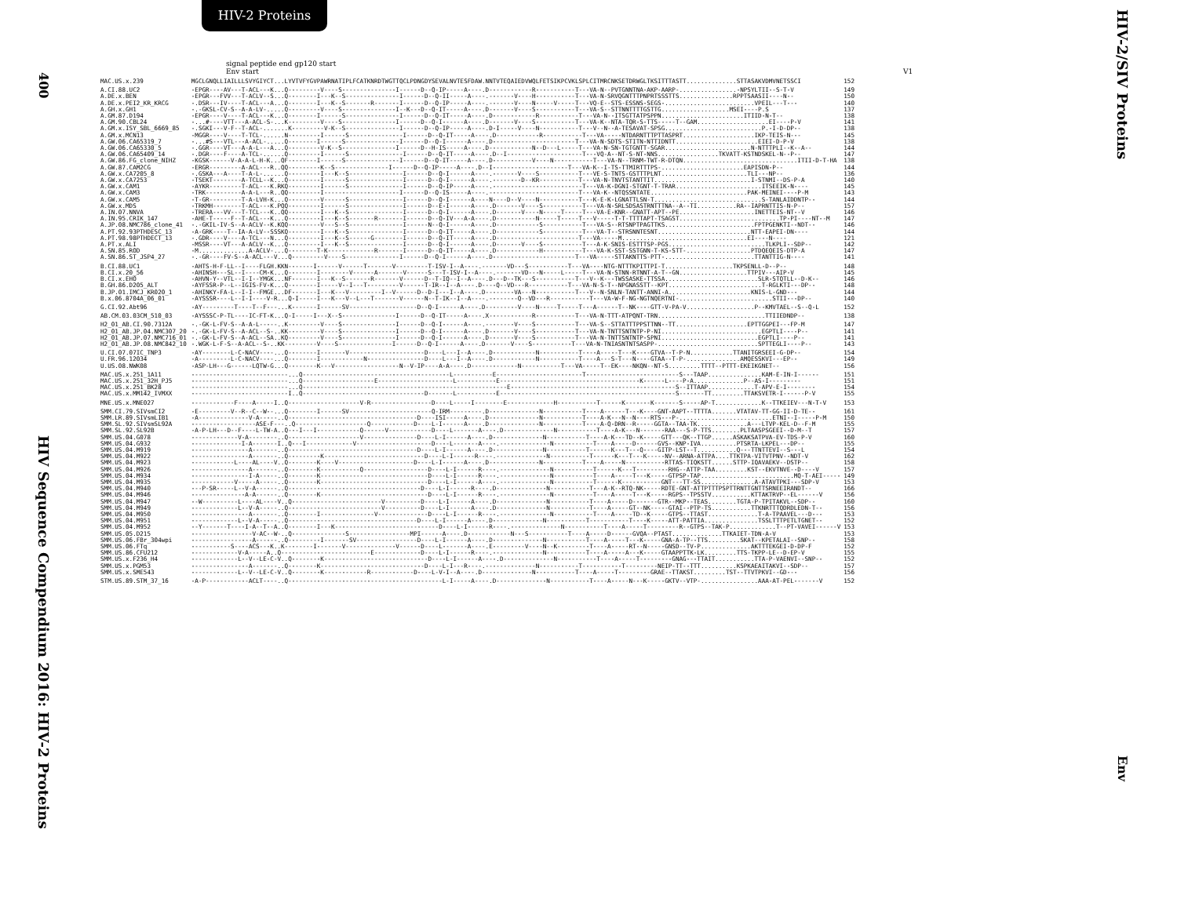400
HIV Sequence Compendium 2016: HIV-2 Proteins
HIV-2 Proteins
signal peptide end gp120 start
Env start V1
| MAC.US.x.239 | MGCLGNQLLIAILLLSVYGIYCT...LYVTVFYGVPAWRNATIPLFCATKNRDTWGTTQCLPDNGDYSEVALNVTESFDAW.NNTVTEQAIEDVWQLFETSIKPCVKLSPLCITMRCNKSETDRWGLTKSITTTASTT..............STTASAKVDMVNETSSCI | 152 |
| A.CI.88.UC2 | -EPGR----AV---T-ACL---K...Q---------V----S---------------I------D--Q-IP-----A----.D------------R-----------T---VA-N--PVTGNNTNA-AKP-AARP-................-NPSYLTII--S-T-V | 149 |
| A.DE.x.BEN | -EPGR---FVV---T-ACLV--S...Q--------I---K--S---------------I------D--Q-II-----A----.-------V----H-----------T---VA-N-SRVQGNTTTPNPRTSSSTTS...............RPPTSAASII----N-- | 150 |
| A.DE.x.PEI2_KR_KRCG | -.DSR---IV----T-ACL---A...Q--------I---K--S-------R-------I------D--Q-IP-----A----.-------V----N-----V-----T---VQ-E--STS-ESSNS-SEGS-.........................VPEIL---T--- | 140 |
| A.GH.x.GH1 | -.-GKSL-CV-S--A-A-LV-.....Q---------V----S---------------I--K---D--Q-IT-----A----.D-------V----S-----------T---VA-S--STTNNTTTTGSTTG...................MSEI----P.S | 137 |
| A.GM.87.D194 | -EPGR----V----T-ACL---K...Q--------I------S---------------I------D--Q-IT-----A----.D------------R-----------T---VA-N--ITSGTTATPSPPN.......................ITIID-N-T-- | 138 |
| A.GM.90.CBL24 | -...#----VTT---A-ACL-S-...K---------V----S---------------I------D--Q-I------A----.D-------V----S-----------T---VA-K--NTA-TQR-S-TTS-----T--GAM....................EI----P-V | 141 |
| A.GM.x.ISY_SBL_6669_85 | -.SGKI---V-F--T-ACL-.......K---------V-K--S---------------I------D--Q-IP-----A----.D-I-----V----N-----------T---V--N--A-TESAVAT-SPSG...........................P.-I-D-DP-- | 138 |
| A.GM.x.MCN13 | -MGGR----V----T-TCL-......N---------I------S---------------I------D--Q-IT-----A----.D------------R-----------T---VA-----NTDARNTTTPTTASPRT....................IKP-TEIS-N--- | 145 |
| A.GW.06.CA65319_7 | -...#S---VTL---A-ACL-.....Q--------I------S---------------I------D--Q-I------A----.D-----------------------T---VA-N-SDTS-STITN-NTTIDNTT.......................EIEI-D-P-V | 138 |
| A.GW.06.CA65330_5 | -.GGR----VT---A-A-L---A...Q---------V-K--S---------------I------D--H-IS-----A----.D------------N--D---L-----T---VA-N-SN-TGTGNTT-SGAR........................N-NTTTPLI--K--A-- | 144 |
| A.GW.06.CA65409_14 | -.DGR----F----A-TCL-......Q---------I------S---------------I------D--Q-IT-----A----.D--I---------------------T---VQ-A--NT-S-NT-NNS.................TKVATT-KSTNDSKEL-N--P-- | 147 |
| A.GW.86.FG_clone_NIHZ | -KGSK------V-A-A-L-H-K...QF--------I------S---------------I------D--Q-IT-----A----.D-----------V----N-----------T---VA-N--TRNM-TWT-R-DTQN................................ITII-D-T-HA | 138 |
| A.GW.87.CAM2CG | -ERGR---------A-ACL---R..QQ---------K--S---------------I------D--Q-IP-----A----.D--I---------------------T---VA-K--I-TS-TTMIRTTTPS-.......................EAPISDN-P-- | 144 |
| A.GW.x.CA7205_8 | -.GSKA---A----T-A-L-......Q---------I---K--S---------------I------D--Q-I------A----.-------V----S-----------T---VE-S-TNTS-GSTTTPLNT........................TLI---NP-- | 136 |
| A.GW.x.CA7253 | -TSEKT--------A-TCLL--K...Q---------I------S---------------I------D--Q-I------A----.--------D--KR-----------T---VA-N-TNVTSTANTTIT...........................I-STNMI--DS-P-A | 140 |
| A.GW.x.CAM1 | -AYKR---------T-ACL---K.RKQ---------I------S---------------I------D--Q-IP-----A----.-------------------------T---VA-K-DGNI-STGNT-T-TRAR........................ITSEEIK-N---- | 145 |
| A.GW.x.CAM3 | -TRK----------A-A-L---R..QQ---------I---------------------I------D--Q-IS-----A----.-------------------------T---VA-K--NTQSSNTATE...........................PAK-MEINEI----P-M | 143 |
| A.GW.x.CAM5 | -T-GR---------T-A-LVH-K...Q---------V------S---------------I------D--Q-I------A----N----D--V----N-----------T---K-E-K-LGNATTLSN-T..............................S-TANLAIDDNTP-- | 144 |
| A.GW.x.MDS | -TRKMH--------T-ACL---K.PQQ---------I------S---------------I------D--E-I------A----.D-------V----S-----------T---VA-N-SRLSDSASTRNTTTNA--A--TI...........RA--IAPRNTTIS-N-P-- | 157 |
| A.IN.07.NNVA | -TRERA---VV---T-TCL---K..QQ---------I---K--S---------------I------D--Q-I------A----.D-------V----N-----T-----T---VA-E-KNR--GNATT-APT--PE.....................INETTEIS-NT--V | 146 |
| A.IN.95.CRIK_147 | -AHE-T-----F--T-ACL---K...Q---------I---K--S-------R-------I------D--Q-IV---A-A----.D-----------N-----T-----T---V-----T-T-TTTTAPT-TSAGST............................TP-PI----NT--M | 147 |
| A.JP.08.NMC786_clone_41 | -.-GKIL-IV-S--A-ACLV--K.KQQ---------V---S--S---------------I------N--Q-I------A----.D------------S-----------T---VA-S--RTSNPTPAGTTKS.........................FPTPGENKTI--NDT-- | 146 |
| A.PT.92.93PTHDESC_13 | -A-GRK----T--IA-A-LV--SSSKQ---------I---K--S---------------I------D--Q-IT-----A----.D------------S-----------T---VA-T--STRSNNTESNT..........................NTT-EAPEI-DN---- | 144 |
| A.PT.98.98PTHDECT_13 | -.GDR----V----A-TCL---N...Q---------I---K--S------G--------I------D--Q-IT-----A----.D-----------------------T---VA-----M...................................EI----N---- | 121 |
| A.PT.x.ALI | -MSSR----VT---A-ACLV--K...Q---------I---K--S---------------I------D--Q-I------A----.D-------V----S-----------T---A-K-SNIS-ESTTTSP-PGS...........................TLKPLI--SDP-- | 142 |
| A.SN.85.ROD | -M..............A-ACLV-...Q--------T-K-------------R-------I------D--Q-IT-----A----.D------------H-----------T---VA-K-SST-SSTGNN-T-KS-STT-..................PTDQEQEIS-DTP-A | 147 |
| A.SN.86.ST_JSP4_27 | -.-GR----FV-S--A-ACL---V...Q---------V----S---------------I------D--Q-I------A----.D-----------------------T---VA-----STTAKNTTS-PTT-.........................TTANTTIG-N---- | 141 |
| B.CI.88.UC1 | -AHTS-H-F-LL--I----FLGH.KKN-------I------V------T-------V---------T-ISV-I--A----.-------VD---S-----------T---VA----NTG-NTTTKPITTPI-T...................TKPSENLL-D--P-- | 148 |
| B.CI.x.20_56 | -AHINSH---SL--I----CM-K...Q--------I--------V------A-------V------S---T-ISV-I--A----.-------VD---N-----L-----T---VA-N-STNN-RTNNT-A-T--GN...................TTPIV---AIP-V | 145 |
| B.CI.x.EHO | -AHVN-Y--VTL--I-I--YMGK...NF-------I---K--S-------R-------V------D--T-IQ--I--A----.D---D--TK---S-----------T---V--K---TWSSASKE-TTSSA..........................SLR-STQTLL--D-K-- | 146 |
| B.GH.86.D205_ALT | -AYFSSR-P--L--IGIS-FV-K...Q--------I-----V--I---T---------V------T-IR--I--A----.D----Q--VD---R-----------T---VA-N-S-T--NPGNASSTT--KPT..........................T-RGLKTI---DP-- | 148 |
| B.JP.01.IMCJ_KR020_1 | -AHINKY-FA-L--I-I--FMGE...DF-------I---K---V---------I--V------D--D-I---I--A----.D--------VA---N-----------T---V--N-SNLN-TANTT-ANNI-A.......................KNIS-L-GND--- | 144 |
| B.x.06.8704A_06_01 | -AYSSSR----L--I-I----V-R...Q-I-----I---K---V--L---T-------V------N--T-IK--I--A----.--------Q--VD---R-----------T---VA-W-F-NG-NGTNQERTNI-..........................STII---DP-- | 140 |
| G.CI.92.Abt96 | -AY---------T----T--F---...K-------I------SV-------------------D--Q-I------A----.D---------V----N-----T-----T---A------T--NK----GTT-V-PA-V...................P--KMVTAEL--S--Q-L | 152 |
| AB.CM.03.03CM_510_03 | -AYSSSC-P-TL----IC-FT-K...Q-I-----I---X--S---------------I------D--Q-IT-----A----.X------------R-----------T---VA-N-TTT-ATPQNT-TRN..............................TTIIEDNDP-- | 138 |
| H2_01_AB.CI.90.7312A | -.-GK-L-FV-S--A-A-L-----..K---------V----S---------------I------D--Q-I------A----.--------V----S-----------T---VA-S--STTATTTPPSTTNN--TT....................EPTTGGPEI---FP-M | 147 |
| H2_01_AB.JP.04.NMC307_20 | -.-GK-L-FV-S--A-ACL--S-..KK---------V----S---------------I------D--Q-I------A----.D-------V----S-----------T---VA-N-TNTTSNTNTP-P-NI............................EGPTLI----P-- | 141 |
| H2_01_AB.JP.07.NMC716_01 | -.-GK-L-FV-S--A-ACL--SA..KQ---------V----S---------------I------D--Q-I------A----.D-------V----S-----------T---VA-N-TNTTSNTNTP-SPNI...........................EGPTLI----P-- | 141 |
| H2_01_AB.JP.08.NMC842_10 | -.WGK-L-F-S--A-ACL--S-..KK---------V----S---------------I------D--Q-I------A----.D-------V----S-----------T---VA-N-TNIASNTNTSASPP-............................SPTTEGLI----P-- | 143 |
| U.CI.07.07IC_TNP3 | -AY--------L-C-NACV----...Q--------I-------V---------------------D----L---I--A----.D------------N-----------T----A-----T---K----GTVA--T-P-N............TTANITGRSEEI-G-DP-- | 154 |
| U.FR.96.12034 | -A---------L-C-NACV----...Q--------I------------N----------------D----L---I--A----.D------------N-----------T----A---S-T---N----GTAA--T-P-...............AMQESSKVI---EP-- | 149 |
| U.US.08.NWK08 | -ASP-LH---G------LQTW-G...Q--------K---V------------------N--V-IP----A-A----.D-------------N-----------T---VA-----T--EK----NKQN--NT-S.........TTTT--PTTT-EKEIKGNET-- | 156 |
| MAC.US.x.251_1A11 | ---------------------------...Q-----------------------------------------L-----------E------------------------T--------------------------S---TAAP...............KAM-E-IN-I------ | 151 |
| MAC.US.x.251_32H_PJ5 | ---------------------------...Q--------------------E---------------------L-----------E---------------------------------------K------L----P-A..............P--AS-I--------- | 151 |
| MAC.US.x.251_BK28 | ---------------------------...Q---------------------------------------------------------E----------------------------------------------S--ITTAAP.............T-APV-E-I-------- | 154 |
| MAC.US.x.MM142_IVMXX | ---------------------------I..Q----------------------------------D-------L-----------E-------------------------------------------------S-------TT.........TTAKSVETR-I------P-V | 155 |
| MNE.US.x.MNE027 | ------------F----A-----I..Q--------------------V-R-----------------D----L-----I--------E-------------H-----------T------K-------K-------S-----AP-T.............K--TTKEIEV---N-T-V | 153 |
| SMM.CI.79.SIVsmCI2 | -E---------V--R--C--W--...Q--------I------SV-----------------------Q-IRM---------.D--------------N-----------T----A------T---K----GNT-AAPT--TTTTA.......VTATAV-TT-GG-II-D-TE-- | 161 |
| SMM.LR.89.SIVsmLIB1 | -A--------------V-A-----..Q------------------------------------D----ISI-----A----.D--------------N-----------T----A-K---N--N----RTS---P-..........................ETNI--I-----P-M | 150 |
| SMM.SL.92.SIVsmSL92A | ------------------ASE-F---..Q--------------------Q------------D----L-I------A----.D--------------N-----------T----A-Q-DRN--R-----GGTA--TAA-TK..............A---LTVP-KEL-D--F-M | 155 |
| SMM.SL.92.SL92B | -A-P-LH---D--F----L-TW-A..Q---I---I------------Q------V------------D----L-------A----.D--------------N-----------T----A-K---N-------RAA---S-P-TTS........PLTAASPSGEEI--D-M--T | 157 |
| SMM.US.04.G078 | -------------V-A--------..Q--------------------V---------------D----L-I------A----.D--------------N-----------T----A-K---TD--K-----GTT---QK--TTGP......ASKAKSATPVA-EV-TDS-P-V | 160 |
| SMM.US.04.G932 | --------------I-A-------I..Q---I-------------V---------------------D----L-------A----.--------------N-----------T----A-----D------GVS--KNP-IVA..........PTSRTA-LKPEL---DP-- | 155 |
| SMM.US.04.M919 | ----------------A-------..Q------------------------------------D----L-I------A----.D--------------N-----------T------K---T---Q----GITP-LST--T...........Q---TTNTTEVI--S---L | 154 |
| SMM.US.04.M922 | ----------------A-------..Q---------K----------------------------D----L-I------R----.--------------N-----------T------K---T---K-----NV--ARNA-ATTPA....TTKTPA-VITVTPNV--NDT-V | 162 |
| SMM.US.04.M923 | ------------L----AL----V..Q--------K----V---------------------D----L-I------A----.D--------------N-----------T----A-----N-----------RTTAS-TIQKSTT......STTP-IQAVAEKV--DSTP-- | 158 |
| SMM.US.04.M926 | ----------------A-------..Q--------K-----------Q------------------D----L-I------R----.--------------N-----------T------K---T---------RHG--ATTP-TAA.........KST--EKVTNVE--D----V | 157 |
| SMM.US.04.M934 | ----------------I-A-----..Q--------K------------------------------D----L-I------R----.--------------N-----------T----A-----T---K-----GTPSP-TAP..........................MQ-T-AEI----- | 149 |
| SMM.US.04.M935 | ------------V-----A-----..Q--------K------------------------------D----L-I------A----.--------------N-----------T------K-----------GNT---TT-SS...............A-ATAVTPKI---SDP-V | 153 |
| SMM.US.04.M940 | ---P-SR-----L--V-A------..Q-------------------------------------D----L-I------R----.D--------------N-----------T---A-K--RTQ-NK-----RDTE-GNT-ATTPTTTPSPTTRNTTGNTTSRNEEIRANDT-- | 166 |
| SMM.US.04.M946 | ---------------A-A------..Q--------K------------------------------D----L-I------R----.--------------N-----------T----A-----T---K-----RGPS--TPSSTV...........KTTAKTRVP--EL------V | 156 |
| SMM.US.04.M947 | --W----------L----AL----V..Q-------------------------V----------D----L-I------A----.D--------------N-----------T----A-----D-------GTR--MKP--TEAS........TGTA-P-TPITAKVL--SDP-- | 160 |
| SMM.US.04.M949 | -------------L--V-A-----..Q--------------------------V----------D----L-I------A----.D--------------N-----------T----A-----GT--NK-----GTAI--PTP-TS...........TTKNRTTTQDRDLEDN-T-- | 156 |
| SMM.US.04.M950 | ----------------A-------..Q--------I---------------V--------------D----L-I------R----.--------------N-----------T----A-----TD--K-----GTPS--TTAST..............T-A-TPAAVEL---D--- | 153 |
| SMM.US.04.M951 | -------------L--V-A-----..Q------------------------------------D----L-I------A----.D--------------N-----------T-----------T----K-----ATT-PATTIA...............TSSLTTTPETLTGNET-- | 152 |
| SMM.US.04.M952 | --Y-------T----I-A--T--A..Q--------I---K-----------------------------D----L-I------R----.--------------N-----------T----A-----T---------R--GTPS--TAK-P.............T--PT-VAVEI------V | 153 |
| SMM.US.05.D215 | -----------------V-AC--W-..Q---------------S-----------------MPI------A----.D------------N---S-----------T----A-----D------GVQA--PTAST..............TTKAIET-TDN-A-V | 153 |
| SMM.US.06.FBr_304wpi | -----------------A------..Q---------I-------SV-----------------D----L-I------A----.D--------------N-----------T----A-----T---K-----GNA-A-TP--TTS.........SKAT--KPETALAI--SNP-- | 158 |
| SMM.US.06.FTq | -----------S----ACS---K..K--------I-------V--------------V------D----L-------A----.E---------V----N--K---------T----A-----RT--N-----GNSD--TV-P..............AKTTTEKGEI-D-DP-F | 152 |
| SMM.US.86.CFU212 | -------------V-A-----A..Q-------------------------E-------------D----L-I------R----.--------------N-----------T----A-----A---K-----GTAAPPTTK-LK.........TTS-TKPP-LE--D-EP-V | 155 |
| SMM.US.x.F236_H4 | -------------L--V--LE-C-V..Q--------K-----------------------------D----L-I------A----.D--------------N-----------T----A-----T---------GNAG---TTAIT...........TTA-P-VAENVI--SNP-- | 152 |
| SMM.US.x.PGM53 | ----------------A-------..Q--------K-----------------------------D----L-I---R----.--------------N-----------T-----------T---------NEIP-TT--TTT..........KSPKAEAITAKVI--SDP-- | 157 |
| SMM.US.x.SME543 | -------------L--V--LE-C-V..Q--------K------------R------------D----L-V-I--A----.D--------------N-----------T----A-----T---------GRAE--TTAKST.........TST--TTVTPKVI--GD--- | 156 |
| STM.US.89.STM_37_16 | -A-P------------ACLT----..Q-------------------------------------------L-I-----A----.D--------------N-----------T----A-----N---K-----GKTV--VTP-................AAA-AT-PEL-------V | 152 |
HIV-2/SIV Proteins
Env